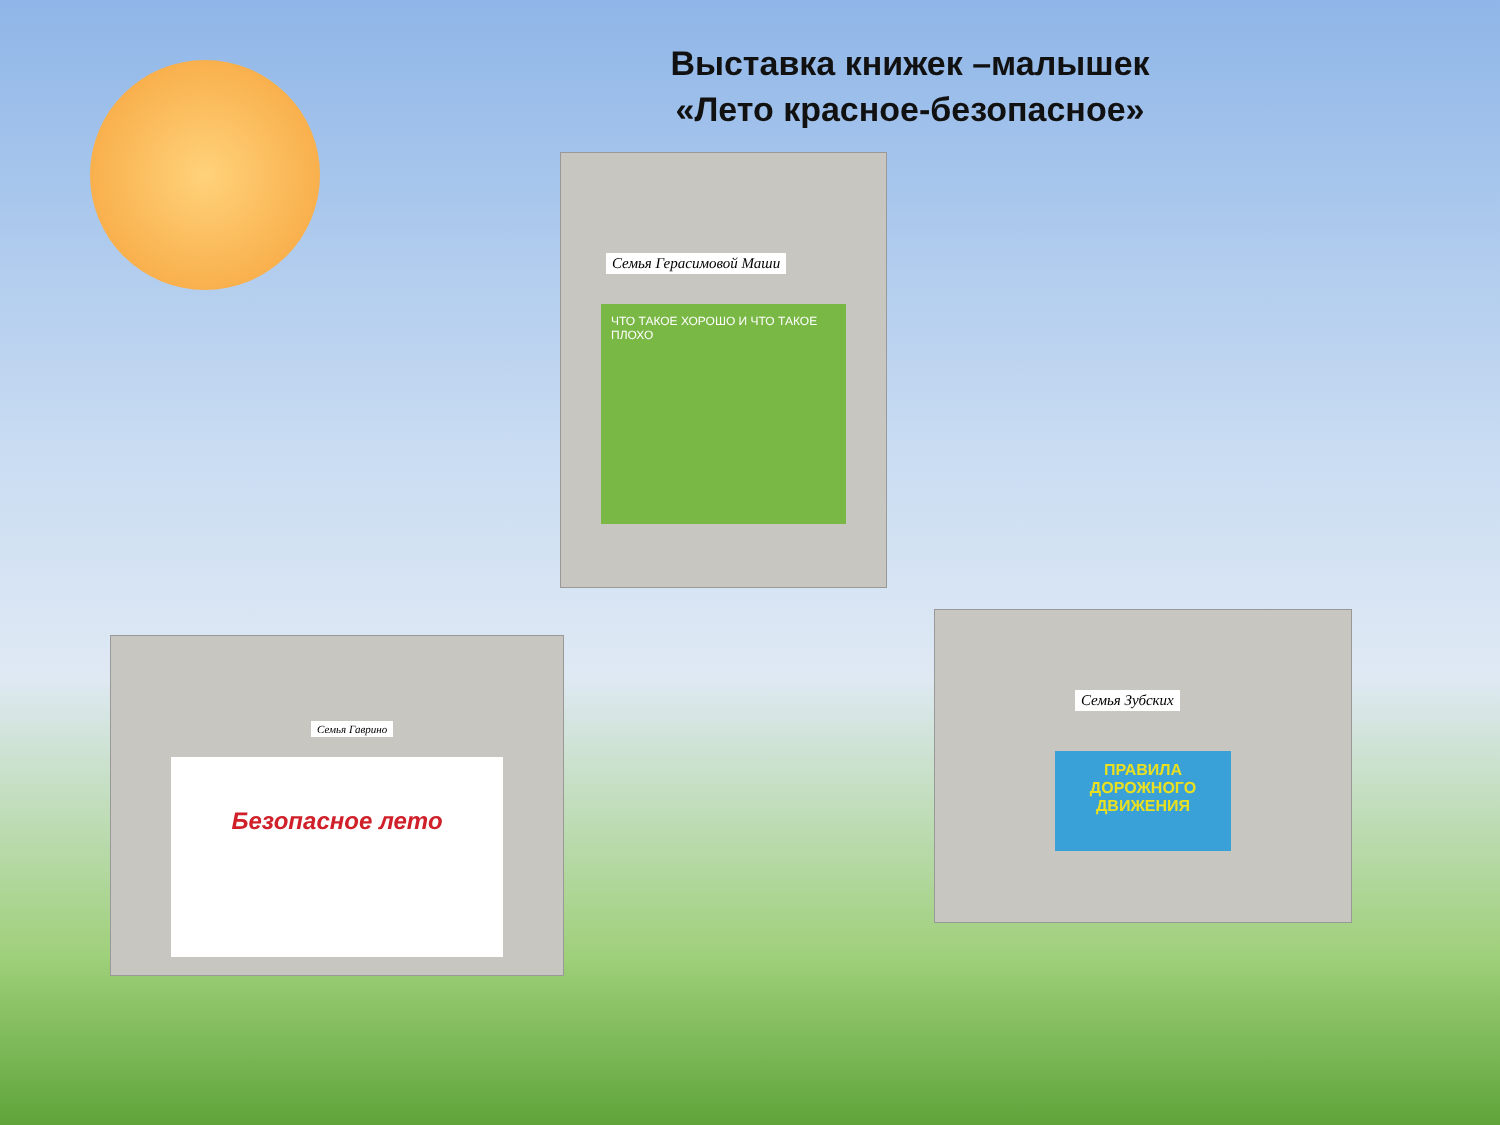Выставка книжек –малышек
«Лето красное-безопасное»
Семья Герасимовой Маши
ЧТО ТАКОЕ ХОРОШО И ЧТО ТАКОЕ ПЛОХО
Семья Гаврино
Безопасное лето
Семья Зубских
ПРАВИЛА ДОРОЖНОГО ДВИЖЕНИЯ